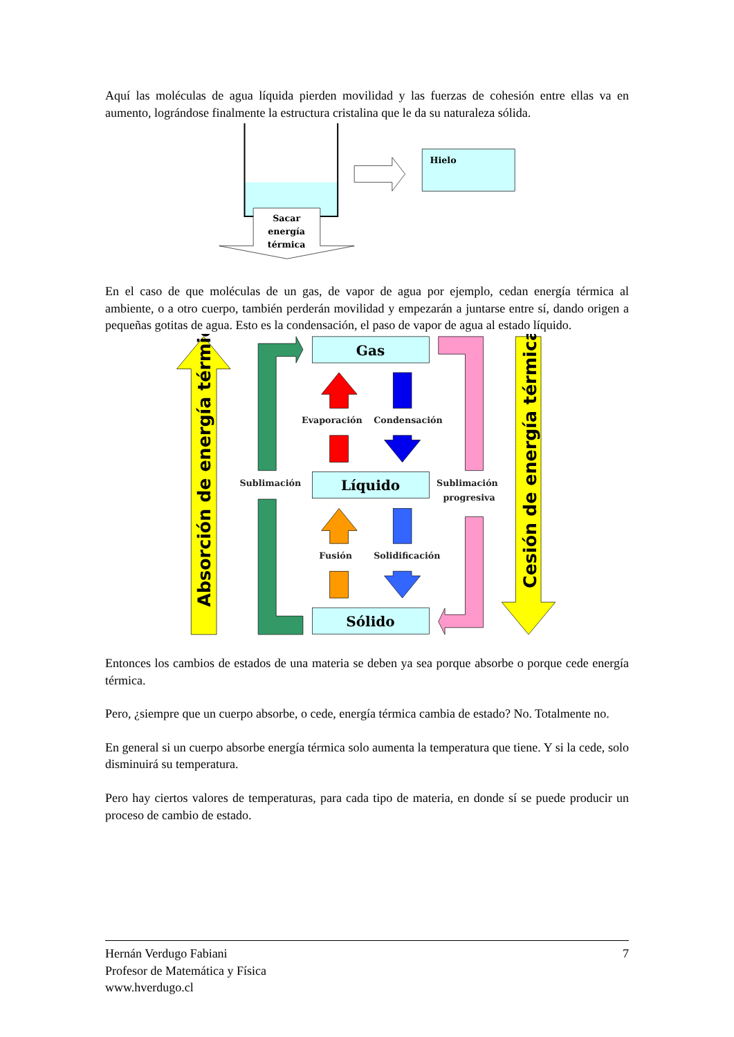Aquí las moléculas de agua líquida pierden movilidad y las fuerzas de cohesión entre ellas va en aumento, lográndose finalmente la estructura cristalina que le da su naturaleza sólida.
Sacar
energía
térmica
Hielo
En el caso de que moléculas de un gas, de vapor de agua por ejemplo, cedan energía térmica al ambiente, o a otro cuerpo, también perderán movilidad y empezarán a juntarse entre sí, dando origen a pequeñas gotitas de agua. Esto es la condensación, el paso de vapor de agua al estado líquido.
Absorción de energía térmica
Cesión de energía térmica
Gas
Líquido
Sólido
Evaporación
Condensación
Sublimación
Sublimación
progresiva
Fusión
Solidificación
Entonces los cambios de estados de una materia se deben ya sea porque absorbe o porque cede energía térmica.
Pero, ¿siempre que un cuerpo absorbe, o cede, energía térmica cambia de estado? No. Totalmente no.
En general si un cuerpo absorbe energía térmica solo aumenta la temperatura que tiene. Y si la cede, solo disminuirá su temperatura.
Pero hay ciertos valores de temperaturas, para cada tipo de materia, en donde sí se puede producir un proceso de cambio de estado.
Hernán Verdugo Fabiani 7
Profesor de Matemática y Física
www.hverdugo.cl